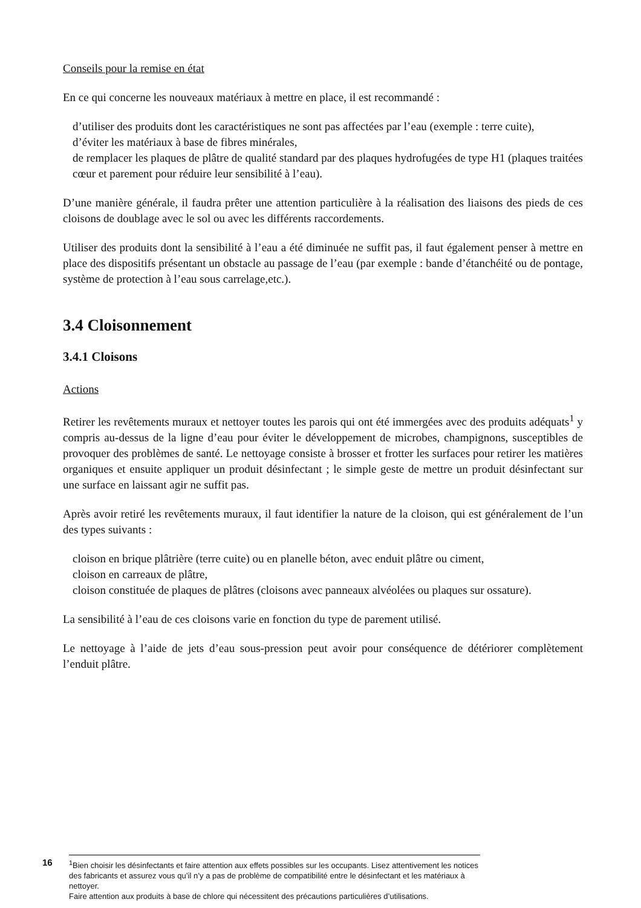Conseils pour la remise en état
En ce qui concerne les nouveaux matériaux à mettre en place, il est recommandé :
d’utiliser des produits dont les caractéristiques ne sont pas affectées par l’eau (exemple : terre cuite),
d’éviter les matériaux à base de fibres minérales,
de remplacer les plaques de plâtre de qualité standard par des plaques hydrofugées de type H1 (plaques traitées cœur et parement pour réduire leur sensibilité à l’eau).
D’une manière générale, il faudra prêter une attention particulière à la réalisation des liaisons des pieds de ces cloisons de doublage avec le sol ou avec les différents raccordements.
Utiliser des produits dont la sensibilité à l’eau a été diminuée ne suffit pas, il faut également penser à mettre en place des dispositifs présentant un obstacle au passage de l’eau (par exemple : bande d’étanchéité ou de pontage, système de protection à l’eau sous carrelage,etc.).
3.4 Cloisonnement
3.4.1 Cloisons
Actions
Retirer les revêtements muraux et nettoyer toutes les parois qui ont été immergées avec des produits adéquats<sup>1</sup> y compris au-dessus de la ligne d’eau pour éviter le développement de microbes, champignons, susceptibles de provoquer des problèmes de santé. Le nettoyage consiste à brosser et frotter les surfaces pour retirer les matières organiques et ensuite appliquer un produit désinfectant ; le simple geste de mettre un produit désinfectant sur une surface en laissant agir ne suffit pas.
Après avoir retiré les revêtements muraux, il faut identifier la nature de la cloison, qui est généralement de l’un des types suivants :
cloison en brique plâtrière (terre cuite) ou en planelle béton, avec enduit plâtre ou ciment,
cloison en carreaux de plâtre,
cloison constituée de plaques de plâtres (cloisons avec panneaux alvéolées ou plaques sur ossature).
La sensibilité à l’eau de ces cloisons varie en fonction du type de parement utilisé.
Le nettoyage à l’aide de jets d’eau sous-pression peut avoir pour conséquence de détériorer complètement l’enduit plâtre.
16
<sup>1</sup> Bien choisir les désinfectants et faire attention aux effets possibles sur les occupants. Lisez attentivement les notices des fabricants et assurez vous qu’il n’y a pas de problème de compatibilité entre le désinfectant et les matériaux à nettoyer.
Faire attention aux produits à base de chlore qui nécessitent des précautions particulières d’utilisations.